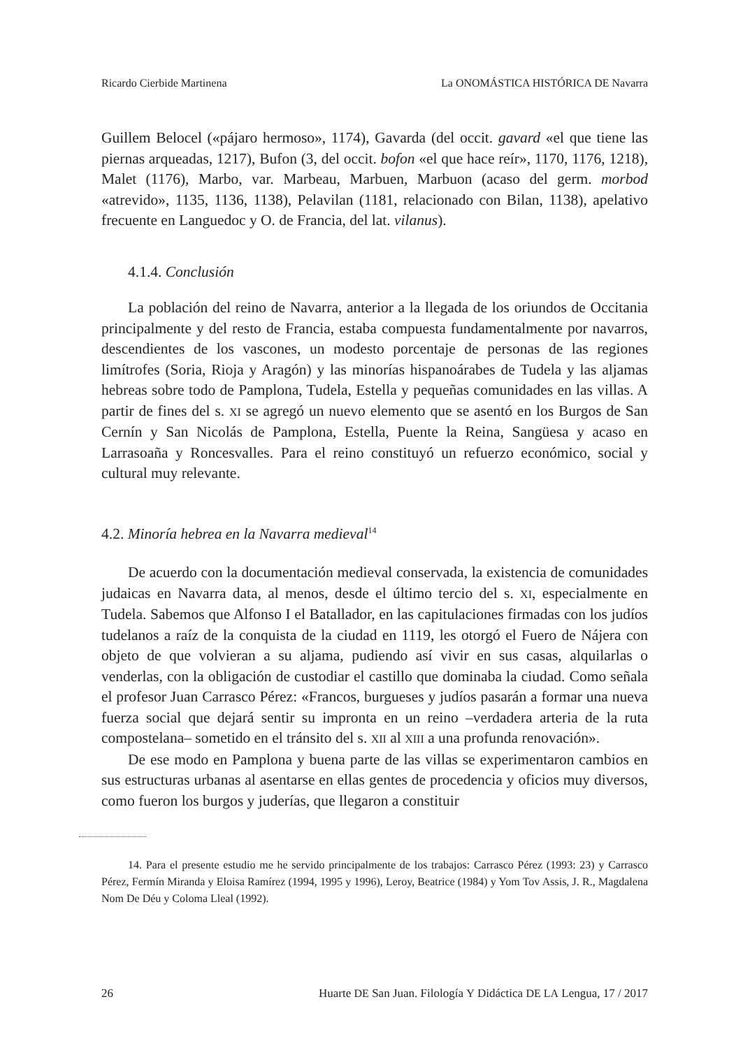Ricardo Cierbide Martinena La ONOMÁSTICA HISTÓRICA DE Navarra
Guillem Belocel («pájaro hermoso», 1174), Gavarda (del occit. gavard «el que tiene las piernas arqueadas, 1217), Bufon (3, del occit. bofon «el que hace reír», 1170, 1176, 1218), Malet (1176), Marbo, var. Marbeau, Marbuen, Marbuon (acaso del germ. morbod «atrevido», 1135, 1136, 1138), Pelavilan (1181, relacionado con Bilan, 1138), apelativo frecuente en Languedoc y O. de Francia, del lat. vilanus).
4.1.4. Conclusión
La población del reino de Navarra, anterior a la llegada de los oriundos de Occitania principalmente y del resto de Francia, estaba compuesta fundamentalmente por navarros, descendientes de los vascones, un modesto porcentaje de personas de las regiones limítrofes (Soria, Rioja y Aragón) y las minorías hispanoárabes de Tudela y las aljamas hebreas sobre todo de Pamplona, Tudela, Estella y pequeñas comunidades en las villas. A partir de fines del s. XI se agregó un nuevo elemento que se asentó en los Burgos de San Cernín y San Nicolás de Pamplona, Estella, Puente la Reina, Sangüesa y acaso en Larrasoaña y Roncesvalles. Para el reino constituyó un refuerzo económico, social y cultural muy relevante.
4.2. Minoría hebrea en la Navarra medieval<sup>14</sup>
De acuerdo con la documentación medieval conservada, la existencia de comunidades judaicas en Navarra data, al menos, desde el último tercio del s. XI, especialmente en Tudela. Sabemos que Alfonso I el Batallador, en las capitulaciones firmadas con los judíos tudelanos a raíz de la conquista de la ciudad en 1119, les otorgó el Fuero de Nájera con objeto de que volvieran a su aljama, pudiendo así vivir en sus casas, alquilarlas o venderlas, con la obligación de custodiar el castillo que dominaba la ciudad. Como señala el profesor Juan Carrasco Pérez: «Francos, burgueses y judíos pasarán a formar una nueva fuerza social que dejará sentir su impronta en un reino –verdadera arteria de la ruta compostelana– sometido en el tránsito del s. XII al XIII a una profunda renovación».
De ese modo en Pamplona y buena parte de las villas se experimentaron cambios en sus estructuras urbanas al asentarse en ellas gentes de procedencia y oficios muy diversos, como fueron los burgos y juderías, que llegaron a constituir
14. Para el presente estudio me he servido principalmente de los trabajos: Carrasco Pérez (1993: 23) y Carrasco Pérez, Fermín Miranda y Eloisa Ramírez (1994, 1995 y 1996), Leroy, Beatrice (1984) y Yom Tov Assis, J. R., Magdalena Nom De Déu y Coloma Lleal (1992).
26 Huarte DE San Juan. Filología Y Didáctica DE LA Lengua, 17 / 2017